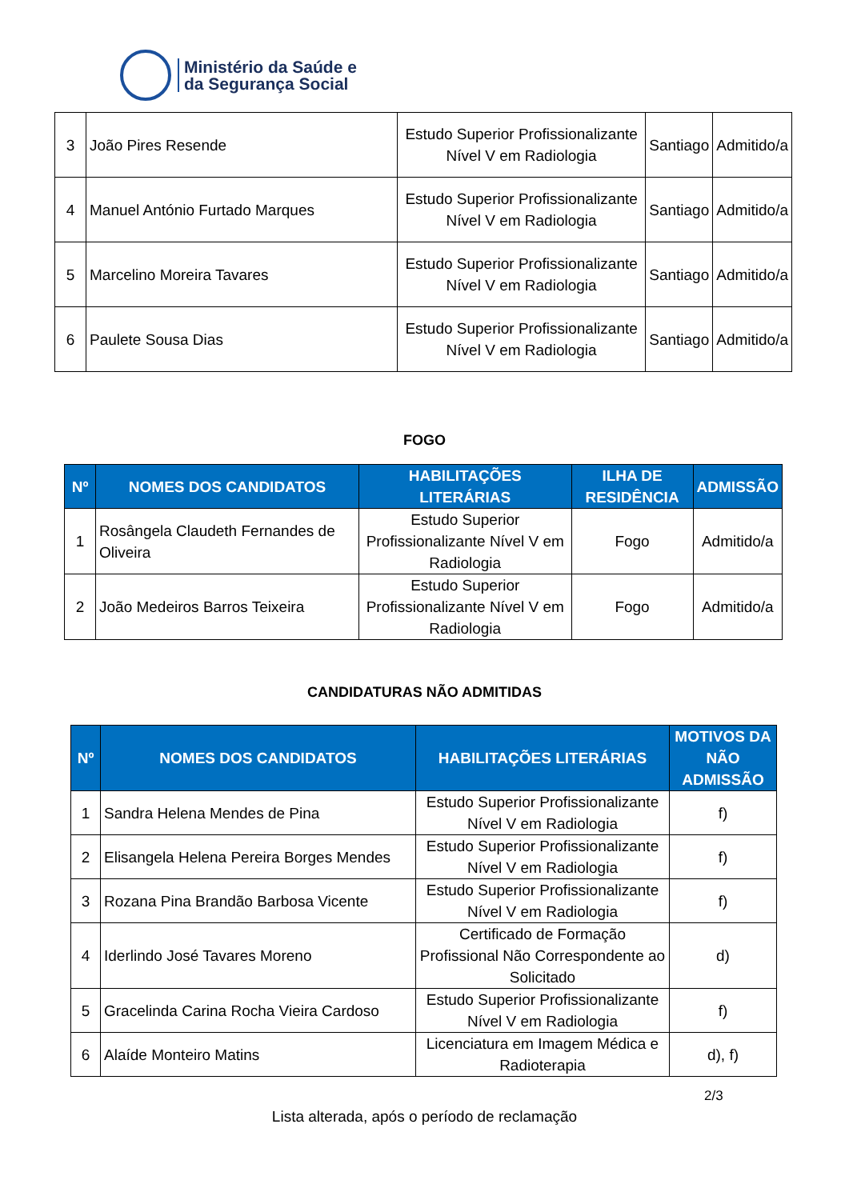Ministério da Saúde e
da Segurança Social
| 3 | João Pires Resende | Estudo Superior Profissionalizante Nível V em Radiologia | Santiago | Admitido/a |
| 4 | Manuel António Furtado Marques | Estudo Superior Profissionalizante Nível V em Radiologia | Santiago | Admitido/a |
| 5 | Marcelino Moreira Tavares | Estudo Superior Profissionalizante Nível V em Radiologia | Santiago | Admitido/a |
| 6 | Paulete Sousa Dias | Estudo Superior Profissionalizante Nível V em Radiologia | Santiago | Admitido/a |
FOGO
| Nº | NOMES DOS CANDIDATOS | HABILITAÇÕES LITERÁRIAS | ILHA DE RESIDÊNCIA | ADMISSÃO |
| --- | --- | --- | --- | --- |
| 1 | Rosângela Claudeth Fernandes de Oliveira | Estudo Superior Profissionalizante Nível V em Radiologia | Fogo | Admitido/a |
| 2 | João Medeiros Barros Teixeira | Estudo Superior Profissionalizante Nível V em Radiologia | Fogo | Admitido/a |
CANDIDATURAS NÃO ADMITIDAS
| Nº | NOMES DOS CANDIDATOS | HABILITAÇÕES LITERÁRIAS | MOTIVOS DA NÃO ADMISSÃO |
| --- | --- | --- | --- |
| 1 | Sandra Helena Mendes de Pina | Estudo Superior Profissionalizante Nível V em Radiologia | f) |
| 2 | Elisangela Helena Pereira Borges Mendes | Estudo Superior Profissionalizante Nível V em Radiologia | f) |
| 3 | Rozana Pina Brandão Barbosa Vicente | Estudo Superior Profissionalizante Nível V em Radiologia | f) |
| 4 | Iderlindo José Tavares Moreno | Certificado de Formação Profissional Não Correspondente ao Solicitado | d) |
| 5 | Gracelinda Carina Rocha Vieira Cardoso | Estudo Superior Profissionalizante Nível V em Radiologia | f) |
| 6 | Alaíde Monteiro Matins | Licenciatura em Imagem Médica e Radioterapia | d), f) |
2/3
Lista alterada, após o período de reclamação